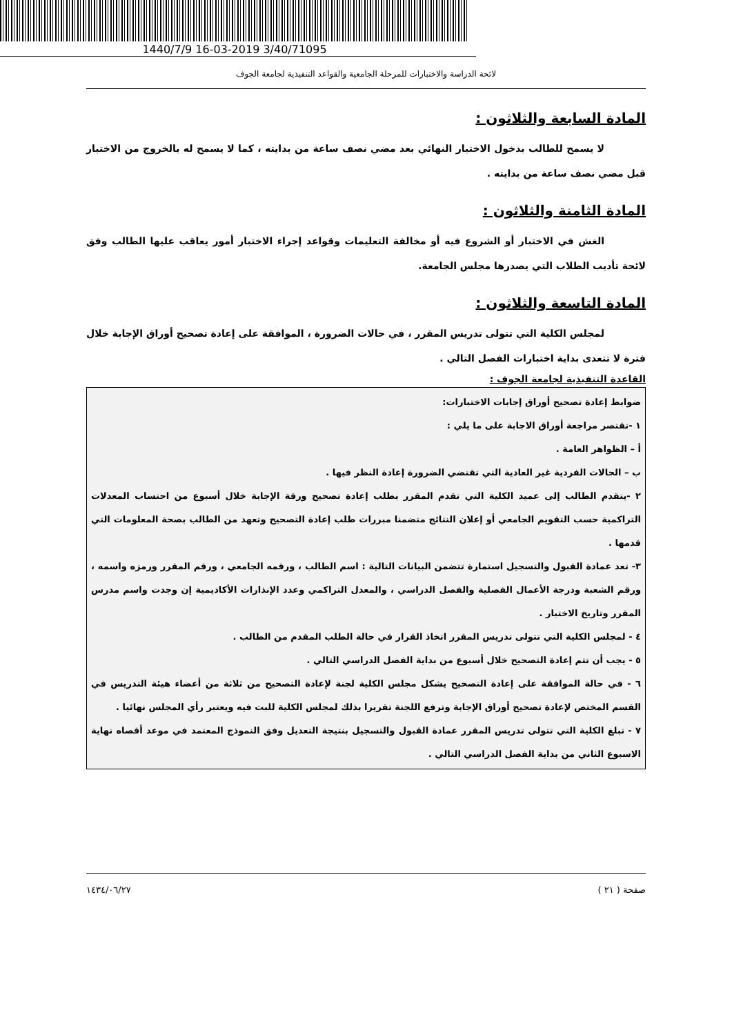1440/7/9 16-03-2019 3/40/71095
لائحة الدراسة والاختبارات للمرحلة الجامعية والقواعد التنفيذية لجامعة الجوف
المادة السابعة والثلاثون :
لا يسمح للطالب بدخول الاختبار النهائي بعد مضي نصف ساعة من بدايته ، كما لا يسمح له بالخروج من الاختبار قبل مضي نصف ساعة من بدايته .
المادة الثامنة والثلاثون :
الغش في الاختبار أو الشروع فيه أو مخالفة التعليمات وقواعد إجراء الاختبار أمور يعاقب عليها الطالب وفق لائحة تأديب الطلاب التي يصدرها مجلس الجامعة.
المادة التاسعة والثلاثون :
لمجلس الكلية التي تتولى تدريس المقرر ، في حالات الضرورة ، الموافقة على إعادة تصحيح أوراق الإجابة خلال فترة لا تتعدى بداية اختبارات الفصل التالي .
القاعدة التنفيذية لجامعة الجوف :
ضوابط إعادة تصحيح أوراق إجابات الاختبارات:
١ -تقتصر مراجعة أوراق الاجابة على ما يلي :
أ – الظواهر العامة .
ب – الحالات الفردية غير العادية التي تقتضي الضرورة إعادة النظر فيها .
٢ -يتقدم الطالب إلى عميد الكلية التي تقدم المقرر بطلب إعادة تصحيح ورقة الإجابة خلال أسبوع من احتساب المعدلات التراكمية حسب التقويم الجامعي أو إعلان النتائج متضمنا مبررات طلب إعادة التصحيح وتعهد من الطالب بصحة المعلومات التي قدمها .
٣- تعد عمادة القبول والتسجيل استمارة تتضمن البيانات التالية : اسم الطالب ، ورقمه الجامعي ، ورقم المقرر ورمزه واسمه ، ورقم الشعبة ودرجة الأعمال الفصلية والفصل الدراسي ، والمعدل التراكمي وعدد الإنذارات الأكاديمية إن وجدت واسم مدرس المقرر وتاريخ الاختبار .
٤ - لمجلس الكلية التي تتولى تدريس المقرر اتخاذ القرار في حالة الطلب المقدم من الطالب .
٥ - يجب أن تتم إعادة التصحيح خلال أسبوع من بداية الفصل الدراسي التالي .
٦ - في حالة الموافقة على إعادة التصحيح يشكل مجلس الكلية لجنة لإعادة التصحيح من ثلاثة من أعضاء هيئة التدريس في القسم المختص لإعادة تصحيح أوراق الإجابة وترفع اللجنة تقريرا بذلك لمجلس الكلية للبت فيه ويعتبر رأي المجلس نهائيا .
٧ - تبلغ الكلية التي تتولى تدريس المقرر عمادة القبول والتسجيل بنتيجة التعديل وفق النموذج المعتمد في موعد أقصاه نهاية الاسبوع الثاني من بداية الفصل الدراسي التالي .
صفحة ( ٢١ ) ١٤٣٤/٠٦/٢٧